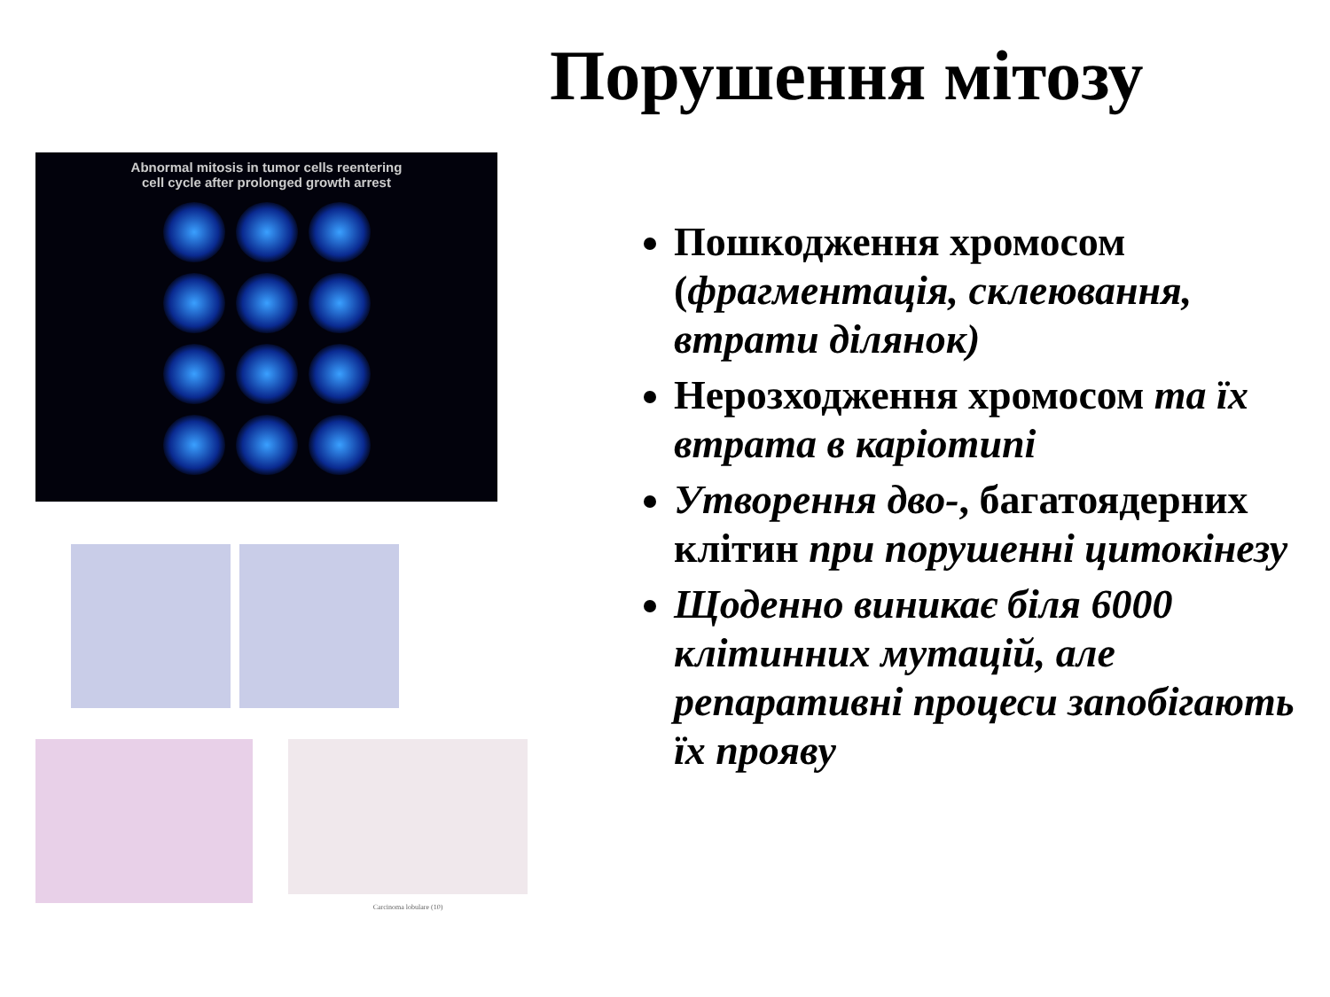Порушення мітозу
Abnormal mitosis in tumor cells reentering
cell cycle after prolonged growth arrest
Carcinoma lobulare (10)
Пошкодження хромосом (фрагментація, склеювання, втрати ділянок)
Нерозходження хромосом та їх втрата в каріотипі
Утворення дво-, багатоядерних клітин при порушенні цитокінезу
Щоденно виникає біля 6000 клітинних мутацій, але репаративні процеси запобігають їх прояву